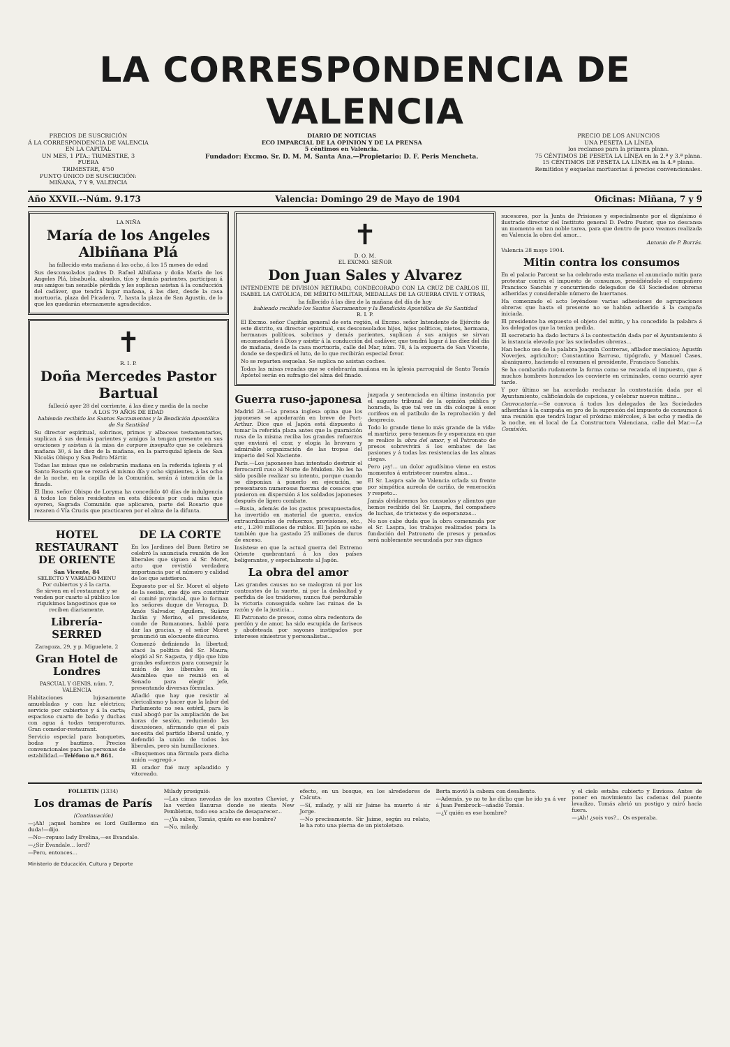LA CORRESPONDENCIA DE VALENCIA
PRECIOS DE SUSCRICIÓN
Á LA CORRESPONDENCIA DE VALENCIA
EN LA CAPITAL
UN MES, 1 PTA.; TRIMESTRE, 3
FUERA
TRIMESTRE, 4'50
PUNTO ÚNICO DE SUSCRICIÓN:
MIÑANA, 7 Y 9, VALENCIA
DIARIO DE NOTICIAS
ECO IMPARCIAL DE LA OPINION Y DE LA PRENSA
5 céntimos en Valencia.
Fundador: Excmo. Sr. D. M. M. Santa Ana.—Propietario: D. F. Peris Mencheta.
PRECIO DE LOS ANUNCIOS
UNA PESETA LA LÍNEA
los reclamos para la primera plana.
75 CÉNTIMOS DE PESETA LA LÍNEA en la 2.ª y 3.ª plana.
15 CÉNTIMOS DE PESETA LA LÍNEA en la 4.ª plana.
Remitidos y esquelas mortuorias á precios convencionales.
Año XXVII.--Núm. 9.173 Valencia: Domingo 29 de Mayo de 1904 Oficinas: Miñana, 7 y 9
LA NIÑA
María de los Angeles Albiñana Plá
ha fallecido esta mañana á las ocho, á los 15 meses de edad
Sus desconsolados padres D. Rafael Albiñana y doña María de los Angeles Plá, bisabuela, abuelos, tíos y demás parientes, participan á sus amigos tan sensible pérdida y les suplican asistan á la conducción del cadáver, que tendrá lugar mañana, á las diez, desde la casa mortuoria, plaza del Picadero, 7, hasta la plaza de San Agustín, de lo que les quedarán eternamente agradecidos.
✝
R. I. P.
Doña Mercedes Pastor Bartual
falleció ayer 28 del corriente, á las diez y media de la noche
A LOS 79 AÑOS DE EDAD
habiendo recibido los Santos Sacramentos y la Bendición Apostólica de Su Santidad
Su director espiritual, sobrinos, primos y albaceas testamentarios, suplican á sus demás parientes y amigos la tengan presente en sus oraciones y asistan á la misa de corpore insepulto que se celebrará mañana 30, á las diez de la mañana, en la parroquial iglesia de San Nicolás Obispo y San Pedro Mártir.
Todas las misas que se celebrarán mañana en la referida iglesia y el Santo Rosario que se rezará el mismo día y ocho siguientes, á las ocho de la noche, en la capilla de la Comunión, serán á intención de la finada.
El Ilmo. señor Obispo de Loryma ha concedido 40 días de indulgencia á todos los fieles residentes en esta diócesis por cada misa que oyeren, Sagrada Comunión que aplicaren, parte del Rosario que rezaren ó Vía Crucis que practicaren por el alma de la difunta.
HOTEL RESTAURANT DE ORIENTE
San Vicente, 84
SELECTO Y VARIADO MENU
Por cubiertos y á la carta.
Se sirven en el restaurant y se venden por cuarto al público los riquísimos langostinos que se reciben diariamente.
Librería-SERRED
Zaragoza, 29, y p. Miguelete, 2
Gran Hotel de Londres
PASCUAL Y GENIS, núm. 7, VALENCIA
Habitaciones lujosamente amuebladas y con luz eléctrica; servicio por cubiertos y á la carta; espacioso cuarto de baño y duchas con agua á todas temperaturas. Gran comedor-restaurant.
Servicio especial para banquetes, bodas y bautizos. Precios convencionales para las personas de estabilidad.—Teléfono n.º 861.
DE LA CORTE
En los Jardines del Buen Retiro se celebró la anunciada reunión de los liberales que siguen al Sr. Moret, acto que revistió verdadera importancia por el número y calidad de los que asistieron.
Expuesto por el Sr. Moret el objeto de la sesión, que dijo era constituir el comité provincial, que lo forman los señores duque de Veragua, D. Amós Salvador, Aguilera, Suárez Inclán y Merino, el presidente, conde de Romanones, habló para dar las gracias, y el señor Moret pronunció un elocuente discurso.
Comenzó definiendo la libertad; atacó la política del Sr. Maura; elogió al Sr. Sagasta, y dijo que hizo grandes esfuerzos para conseguir la unión de los liberales en la Asamblea que se reunió en el Senado para elegir jefe, presentando diversas fórmulas.
Añadió que hay que resistir al clericalismo y hacer que la labor del Parlamento no sea estéril, para lo cual abogó por la ampliación de las horas de sesión, reduciendo las discusiones, afirmando que el país necesita del partido liberal unido, y defendió la unión de todos los liberales, pero sin humillaciones.
«Busquemos una fórmula para dicha unión —agregó.»
El orador fué muy aplaudido y vitoreado.
✝
D. O. M.
EL EXCMO. SEÑOR
Don Juan Sales y Alvarez
INTENDENTE DE DIVISIÓN RETIRADO, CONDECORADO CON LA CRUZ DE CARLOS III, ISABEL LA CATÓLICA, DE MÉRITO MILITAR, MEDALLAS DE LA GUERRA CIVIL Y OTRAS,
ha fallecido á las diez de la mañana del día de hoy
habiendo recibido los Santos Sacramentos y la Bendición Apostólica de Su Santidad
R. I. P.
El Excmo. señor Capitán general de esta región, el Excmo. señor Intendente de Ejército de este distrito, su director espiritual, sus desconsolados hijos, hijos políticos, nietos, hermana, hermanos políticos, sobrinos y demás parientes, suplican á sus amigos se sirvan encomendarle á Dios y asistir á la conducción del cadáver, que tendrá lugar á las diez del día de mañana, desde la casa mortuoria, calle del Mar, núm. 78, á la expuerta de San Vicente, donde se despedirá el luto, de lo que recibirán especial favor.
No se reparten esquelas. Se suplica no asistan coches.
Todas las misas rezadas que se celebrarán mañana en la iglesia parroquial de Santo Tomás Apóstol serán en sufragio del alma del finado.
Guerra ruso-japonesa
Madrid 28.—La prensa inglesa opina que los japoneses se apoderarán en breve de Port-Arthur. Dice que el Japón está dispuesto á tomar la referida plaza antes que la guarnición rusa de la misma reciba los grandes refuerzos que enviará el czar, y elogia la bravura y admirable organización de las tropas del imperio del Sol Naciente.
París.—Los japoneses han intentado destruir el ferrocarril ruso al Norte de Mukden. No les ha sido posible realizar su intento, porque cuando se disponían á ponerlo en ejecución, se presentaron numerosas fuerzas de cosacos que pusieron en dispersión á los soldados japoneses después de ligero combate.
—Rusia, además de los gastos presupuestados, ha invertido en material de guerra, envíos extraordinarios de refuerzos, provisiones, etc., etc., 1.200 millones de rublos. El Japón se sabe también que ha gastado 25 millones de duros de exceso.
Insístese en que la actual guerra del Extremo Oriente quebrantará á los dos países beligerantes, y especialmente al Japón.
La obra del amor
Las grandes causas no se malogran ni por los contrastes de la suerte, ni por la deslealtad y perfidia de los traidores; nunca fué perdurable la victoria conseguida sobre las ruinas de la razón y de la justicia...
El Patronato de presos, como obra redentora de perdón y de amor, ha sido escupida de fariseos y abofeteada por sayones instigados por intereses siniestros y personalistas...
juzgada y sentenciada en última instancia por el augusto tribunal de la opinión pública y honrada, la que tal vez un día coloque á esos corifeos en el patíbulo de la reprobación y del desprecio.
Todo lo grande tiene lo más grande de la vida: el martirio; pero tenemos fe y esperanza en que se realice la obra del amor, y el Patronato de presos sobrevivirá á los embates de las pasiones y á todas las resistencias de las almas ciegas.
Pero ¡ay!... un dolor agudísimo viene en estos momentos á entristecer nuestra alma...
El Sr. Laspra sale de Valencia orlada su frente por simpática aureola de cariño, de veneración y respeto...
Jamás olvidaremos los consuelos y alientos que hemos recibido del Sr. Laspra, fiel compañero de luchas, de tristezas y de esperanzas...
No nos cabe duda que la obra comenzada por el Sr. Laspra, los trabajos realizados para la fundación del Patronato de presos y penados será noblemente secundada por sus dignos
sucesores, por la Junta de Prisiones y especialmente por el dignísimo é ilustrado director del Instituto general D. Pedro Fuster, que no descansa un momento en tan noble tarea, para que dentro de poco veamos realizada en Valencia la obra del amor...
Antonio de P. Borrás.
Valencia 28 mayo 1904.
Mitin contra los consumos
En el palacio Parcent se ha celebrado esta mañana el anunciado mitin para protestar contra el impuesto de consumos, presidiéndolo el compañero Francisco Sanchis y concurriendo delegados de 43 Sociedades obreras adheridas y considerable número de huertanos.
Ha comenzado el acto leyéndose varias adhesiones de agrupaciones obreras que hasta el presente no se habían adherido á la campaña iniciada.
El presidente ha expuesto el objeto del mitin, y ha concedido la palabra á los delegados que la tenían pedida.
El secretario ha dado lectura á la contestación dada por el Ayuntamiento á la instancia elevada por las sociedades obreras...
Han hecho uso de la palabra Joaquín Contreras, afilador mecánico; Agustín Noverjes, agricultor; Constantino Barroso, tipógrafo, y Manuel Cases, abaniquero, haciendo el resumen el presidente, Francisco Sanchis.
Se ha combatido rudamente la forma como se recauda el impuesto, que á muchos hombres honrados los convierte en criminales, como ocurrió ayer tarde.
Y por último se ha acordado rechazar la contestación dada por el Ayuntamiento, calificándola de capciosa, y celebrar nuevos mitins...
Convocatoria.—Se convoca á todos los delegados de las Sociedades adheridas á la campaña en pro de la supresión del impuesto de consumos á una reunión que tendrá lugar el próximo miércoles, á las ocho y media de la noche, en el local de La Constructora Valenciana, calle del Mar.—La Comisión.
FOLLETIN (1334)
Los dramas de París
(Continuación)
—¡Ah! ¡aquel hombre es lord Guillermo sin duda!—dijo.
—No—repuso lady Evelina,—es Evandale.
—¿Sir Evandale... lord?
—Pero, entonces...
Milady prosiguió:
—Las cimas nevadas de los montes Cheviot, y las verdes llanuras donde se sienta New Pembleton, todo eso acaba de desaparecer...
—¿Ya sabes, Tomás, quién es ese hombre?
—No, milady.
efecto, en un bosque, en los alrededores de Calcuta.
—Sí, milady, y allí sir Jaime ha muerto á sir Jorge.
—No precisamente. Sir Jaime, según su relato, le ha roto una pierna de un pistoletazo.
Berta movió la cabeza con desaliento.
—Además, yo no te he dicho que he ido ya á ver á Juan Pembrock—añadió Tomás.
—¿Y quién es ese hombre?
y el cielo estaba cubierto y lluvioso. Antes de poner en movimiento las cadenas del puente levadizo, Tomás abrió un postigo y miró hacia fuera.
—¡Ah! ¿sois vos?... Os esperaba.
Ministerio de Educación, Cultura y Deporte